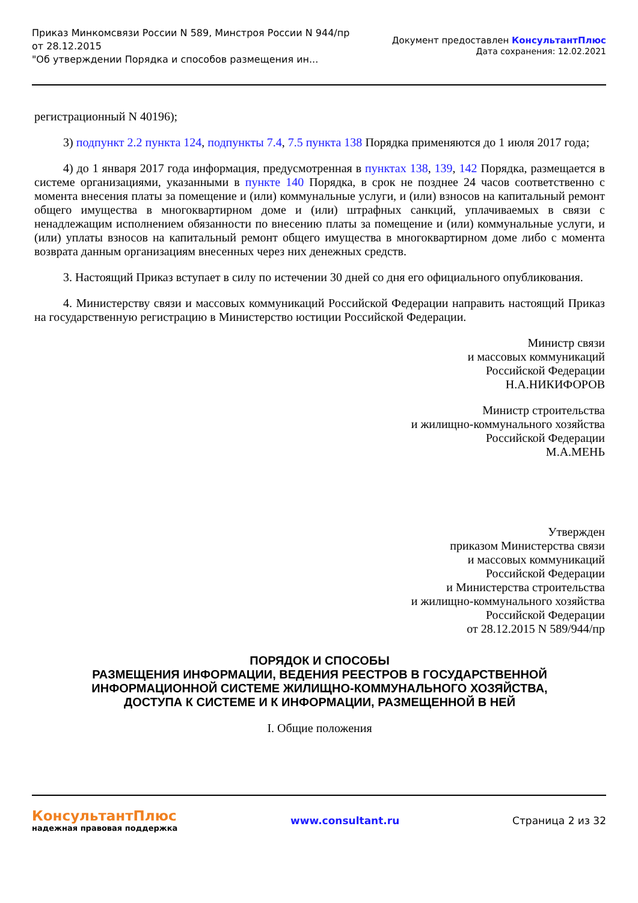Приказ Минкомсвязи России N 589, Минстроя России N 944/пр
от 28.12.2015
"Об утверждении Порядка и способов размещения ин...
Документ предоставлен КонсультантПлюс
Дата сохранения: 12.02.2021
регистрационный N 40196);
3) подпункт 2.2 пункта 124, подпункты 7.4, 7.5 пункта 138 Порядка применяются до 1 июля 2017 года;
4) до 1 января 2017 года информация, предусмотренная в пунктах 138, 139, 142 Порядка, размещается в системе организациями, указанными в пункте 140 Порядка, в срок не позднее 24 часов соответственно с момента внесения платы за помещение и (или) коммунальные услуги, и (или) взносов на капитальный ремонт общего имущества в многоквартирном доме и (или) штрафных санкций, уплачиваемых в связи с ненадлежащим исполнением обязанности по внесению платы за помещение и (или) коммунальные услуги, и (или) уплаты взносов на капитальный ремонт общего имущества в многоквартирном доме либо с момента возврата данным организациям внесенных через них денежных средств.
3. Настоящий Приказ вступает в силу по истечении 30 дней со дня его официального опубликования.
4. Министерству связи и массовых коммуникаций Российской Федерации направить настоящий Приказ на государственную регистрацию в Министерство юстиции Российской Федерации.
Министр связи
и массовых коммуникаций
Российской Федерации
Н.А.НИКИФОРОВ
Министр строительства
и жилищно-коммунального хозяйства
Российской Федерации
М.А.МЕНЬ
Утвержден
приказом Министерства связи
и массовых коммуникаций
Российской Федерации
и Министерства строительства
и жилищно-коммунального хозяйства
Российской Федерации
от 28.12.2015 N 589/944/пр
ПОРЯДОК И СПОСОБЫ
РАЗМЕЩЕНИЯ ИНФОРМАЦИИ, ВЕДЕНИЯ РЕЕСТРОВ В ГОСУДАРСТВЕННОЙ
ИНФОРМАЦИОННОЙ СИСТЕМЕ ЖИЛИЩНО-КОММУНАЛЬНОГО ХОЗЯЙСТВА,
ДОСТУПА К СИСТЕМЕ И К ИНФОРМАЦИИ, РАЗМЕЩЕННОЙ В НЕЙ
I. Общие положения
КонсультантПлюс
надежная правовая поддержка
www.consultant.ru Страница 2 из 32